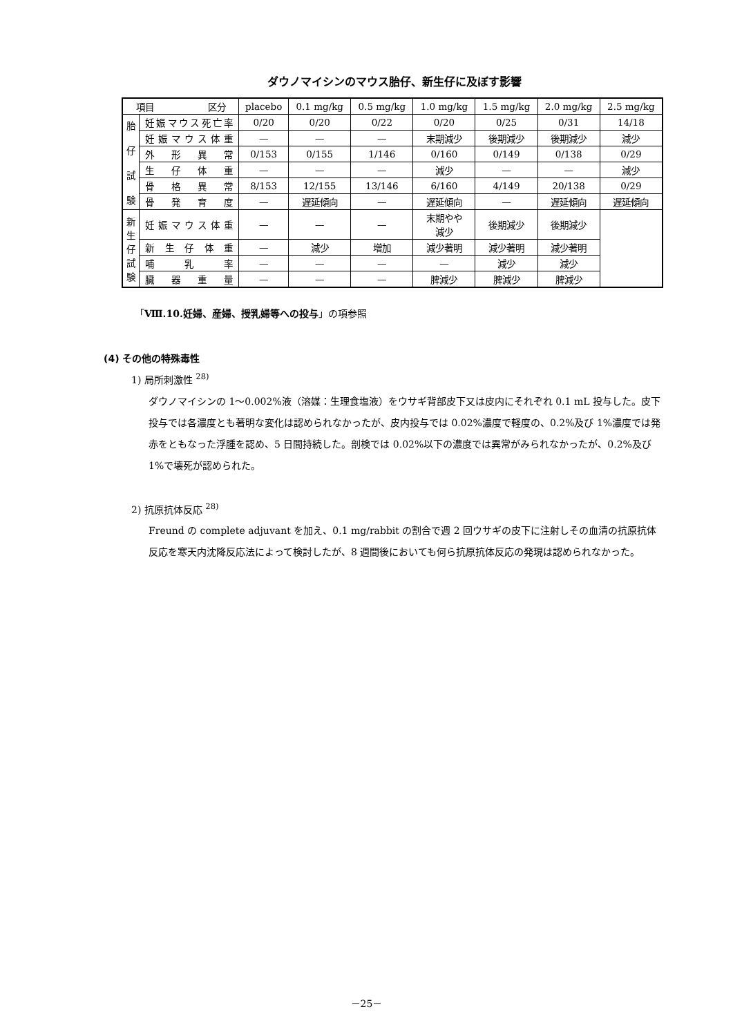ダウノマイシンのマウス胎仔、新生仔に及ぼす影響
| 項目 区分 | | placebo | 0.1 mg/kg | 0.5 mg/kg | 1.0 mg/kg | 1.5 mg/kg | 2.0 mg/kg | 2.5 mg/kg |
| 胎 仔 試 験 | 妊娠マウス死亡率 | 0/20 | 0/20 | 0/22 | 0/20 | 0/25 | 0/31 | 14/18 |
| | 妊娠マウス体重 | — | — | — | 末期減少 | 後期減少 | 後期減少 | 減少 |
| | 外形異常 | 0/153 | 0/155 | 1/146 | 0/160 | 0/149 | 0/138 | 0/29 |
| | 生仔体重 | — | — | — | 減少 | — | — | 減少 |
| | 骨格異常 | 8/153 | 12/155 | 13/146 | 6/160 | 4/149 | 20/138 | 0/29 |
| | 骨発育度 | — | 遅延傾向 | — | 遅延傾向 | — | 遅延傾向 | 遅延傾向 |
| 新 生 仔 試 験 | 妊娠マウス体重 | — | — | — | 末期やや 減少 | 後期減少 | 後期減少 | |
| | 新生仔体重 | — | 減少 | 増加 | 減少著明 | 減少著明 | 減少著明 | |
| | 哺乳率 | — | — | — | — | 減少 | 減少 | |
| | 臓器重量 | — | — | — | 脾減少 | 脾減少 | 脾減少 | |
「Ⅷ.10.妊婦、産婦、授乳婦等への投与」の項参照
(4) その他の特殊毒性
1) 局所刺激性 <sup>28)</sup>
ダウノマイシンの 1～0.002%液（溶媒：生理食塩液）をウサギ背部皮下又は皮内にそれぞれ 0.1 mL 投与した。皮下投与では各濃度とも著明な変化は認められなかったが、皮内投与では 0.02%濃度で軽度の、0.2%及び 1%濃度では発赤をともなった浮腫を認め、5 日間持続した。剖検では 0.02%以下の濃度では異常がみられなかったが、0.2%及び 1%で壊死が認められた。
2) 抗原抗体反応 <sup>28)</sup>
Freund の complete adjuvant を加え、0.1 mg/rabbit の割合で週 2 回ウサギの皮下に注射しその血清の抗原抗体反応を寒天内沈降反応法によって検討したが、8 週間後においても何ら抗原抗体反応の発現は認められなかった。
－25－